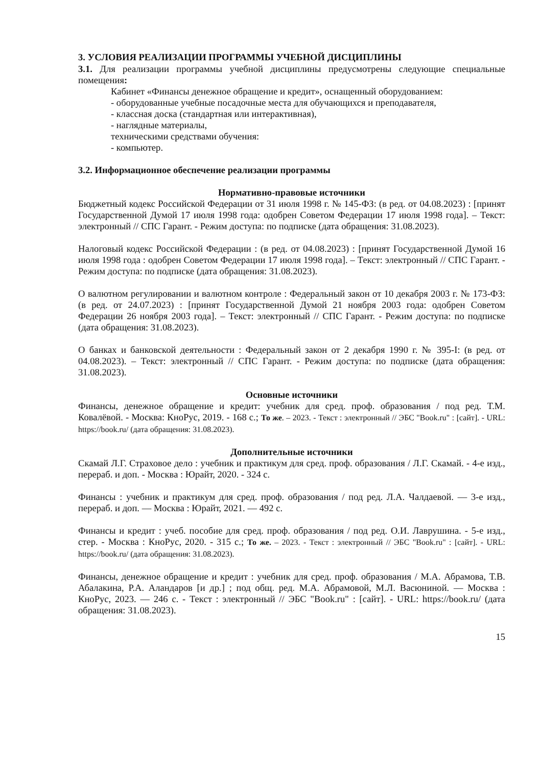3. УСЛОВИЯ РЕАЛИЗАЦИИ ПРОГРАММЫ УЧЕБНОЙ ДИСЦИПЛИНЫ
3.1. Для реализации программы учебной дисциплины предусмотрены следующие специальные помещения:
Кабинет «Финансы денежное обращение и кредит», оснащенный оборудованием:
- оборудованные учебные посадочные места для обучающихся и преподавателя,
- классная доска (стандартная или интерактивная),
- наглядные материалы,
техническими средствами обучения:
- компьютер.
3.2. Информационное обеспечение реализации программы
Нормативно-правовые источники
Бюджетный кодекс Российской Федерации от 31 июля 1998 г. № 145-ФЗ: (в ред. от 04.08.2023) : [принят Государственной Думой 17 июля 1998 года: одобрен Советом Федерации 17 июля 1998 года]. – Текст: электронный // СПС Гарант. - Режим доступа: по подписке (дата обращения: 31.08.2023).
Налоговый кодекс Российской Федерации : (в ред. от 04.08.2023) : [принят Государственной Думой 16 июля 1998 года : одобрен Советом Федерации 17 июля 1998 года]. – Текст: электронный // СПС Гарант. - Режим доступа: по подписке (дата обращения: 31.08.2023).
О валютном регулировании и валютном контроле : Федеральный закон от 10 декабря 2003 г. № 173-ФЗ: (в ред. от 24.07.2023) : [принят Государственной Думой 21 ноября 2003 года: одобрен Советом Федерации 26 ноября 2003 года]. – Текст: электронный // СПС Гарант. - Режим доступа: по подписке (дата обращения: 31.08.2023).
О банках и банковской деятельности : Федеральный закон от 2 декабря 1990 г. № 395-I: (в ред. от 04.08.2023). – Текст: электронный // СПС Гарант. - Режим доступа: по подписке (дата обращения: 31.08.2023).
Основные источники
Финансы, денежное обращение и кредит: учебник для сред. проф. образования / под ред. Т.М. Ковалёвой. - Москва: КноРус, 2019. - 168 с.; То же. – 2023. - Текст : электронный // ЭБС "Book.ru" : [сайт]. - URL: https://book.ru/ (дата обращения: 31.08.2023).
Дополнительные источники
Скамай Л.Г. Страховое дело : учебник и практикум для сред. проф. образования / Л.Г. Скамай. - 4-е изд., перераб. и доп. - Москва : Юрайт, 2020. - 324 с.
Финансы : учебник и практикум для сред. проф. образования / под ред. Л.А. Чалдаевой. — 3-е изд., перераб. и доп. — Москва : Юрайт, 2021. — 492 с.
Финансы и кредит : учеб. пособие для сред. проф. образования / под ред. О.И. Лаврушина. - 5-е изд., стер. - Москва : КноРус, 2020. - 315 с.; То же. – 2023. - Текст : электронный // ЭБС "Book.ru" : [сайт]. - URL: https://book.ru/ (дата обращения: 31.08.2023).
Финансы, денежное обращение и кредит : учебник для сред. проф. образования / М.А. Абрамова, Т.В. Абалакина, Р.А. Аландаров [и др.] ; под общ. ред. М.А. Абрамовой, М.Л. Васюниной. — Москва : КноРус, 2023. — 246 с. - Текст : электронный // ЭБС "Book.ru" : [сайт]. - URL: https://book.ru/ (дата обращения: 31.08.2023).
15